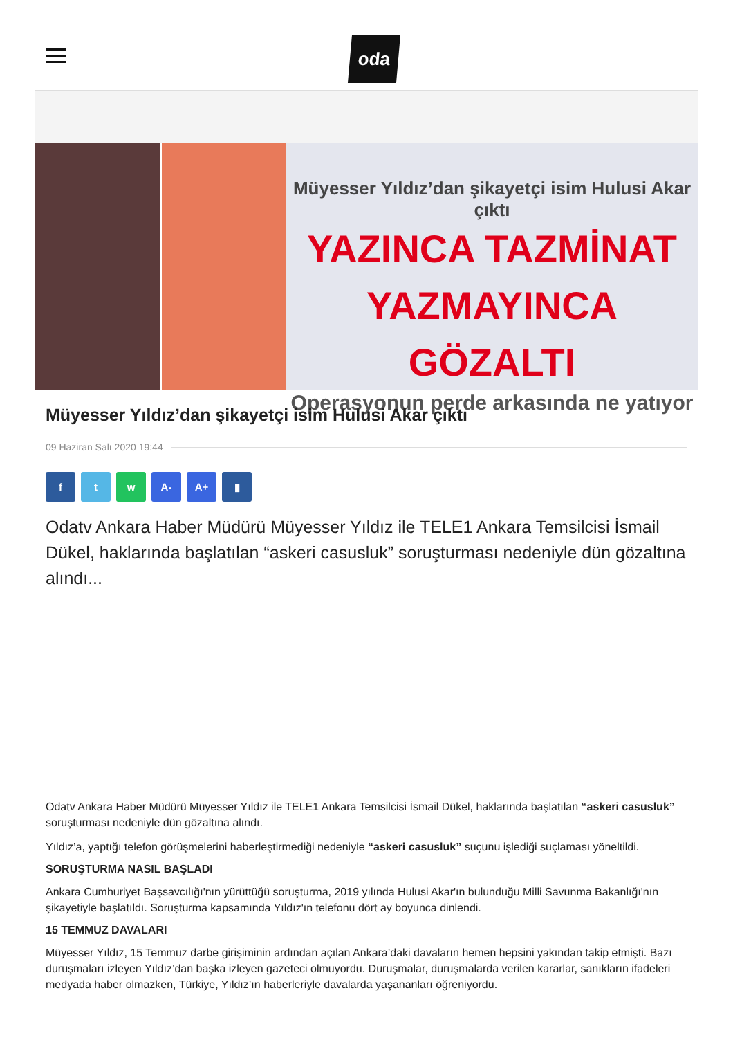oda
Müyesser Yıldız’dan şikayetçi isim Hulusi Akar çıktı
YAZINCA TAZMİNAT
YAZMAYINCA GÖZALTI
Operasyonun perde arkasında ne yatıyor
Müyesser Yıldız’dan şikayetçi isim Hulusi Akar çıktı
09 Haziran Salı 2020 19:44
f t w A- A+ ▮
Odatv Ankara Haber Müdürü Müyesser Yıldız ile TELE1 Ankara Temsilcisi İsmail Dükel, haklarında başlatılan “askeri casusluk” soruşturması nedeniyle dün gözaltına alındı...
Odatv Ankara Haber Müdürü Müyesser Yıldız ile TELE1 Ankara Temsilcisi İsmail Dükel, haklarında başlatılan “askeri casusluk” soruşturması nedeniyle dün gözaltına alındı.
Yıldız’a, yaptığı telefon görüşmelerini haberleştirmediği nedeniyle “askeri casusluk” suçunu işlediği suçlaması yöneltildi.
SORUŞTURMA NASIL BAŞLADI
Ankara Cumhuriyet Başsavcılığı'nın yürüttüğü soruşturma, 2019 yılında Hulusi Akar'ın bulunduğu Milli Savunma Bakanlığı'nın şikayetiyle başlatıldı. Soruşturma kapsamında Yıldız'ın telefonu dört ay boyunca dinlendi.
15 TEMMUZ DAVALARI
Müyesser Yıldız, 15 Temmuz darbe girişiminin ardından açılan Ankara’daki davaların hemen hepsini yakından takip etmişti. Bazı duruşmaları izleyen Yıldız’dan başka izleyen gazeteci olmuyordu. Duruşmalar, duruşmalarda verilen kararlar, sanıkların ifadeleri medyada haber olmazken, Türkiye, Yıldız’ın haberleriyle davalarda yaşananları öğreniyordu.